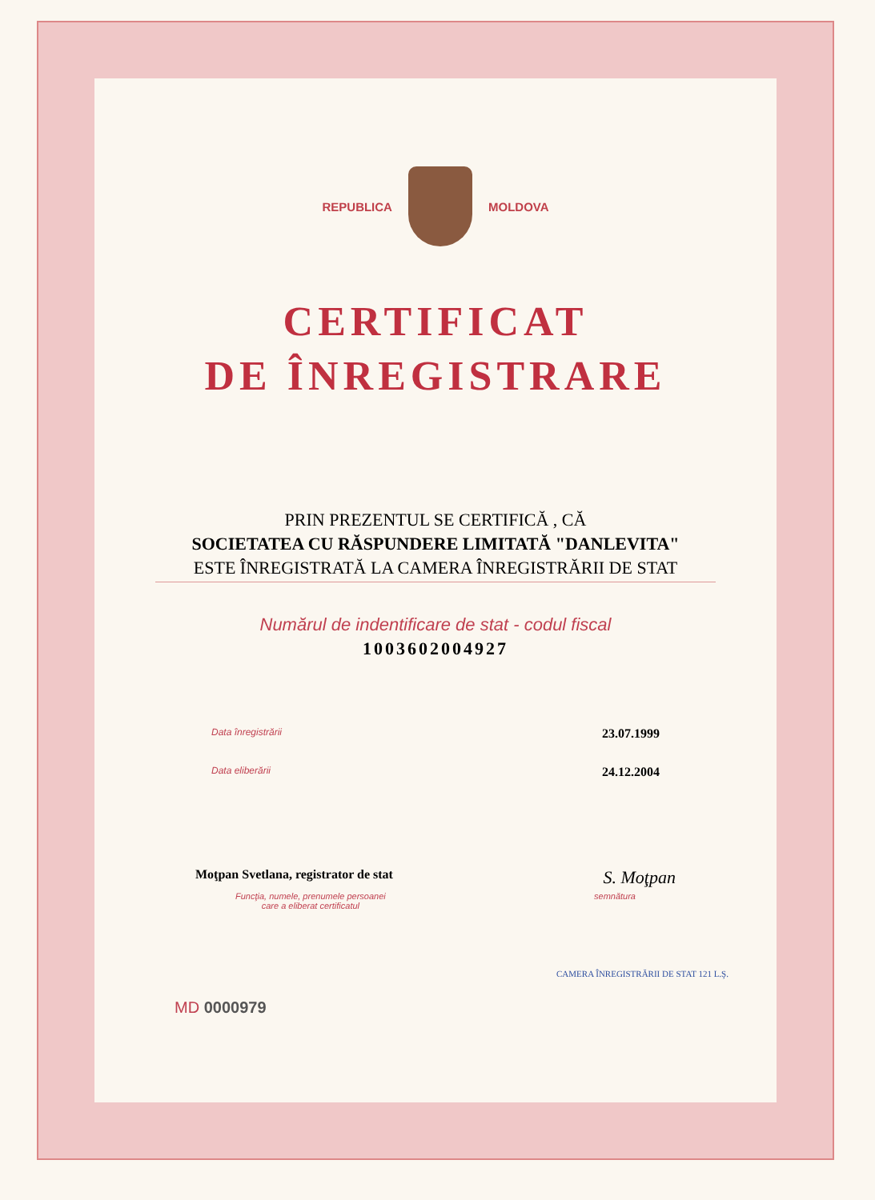REPUBLICA MOLDOVA
CERTIFICAT
DE ÎNREGISTRARE
PRIN PREZENTUL SE CERTIFICĂ , CĂ
SOCIETATEA CU RĂSPUNDERE LIMITATĂ "DANLEVITA"
ESTE ÎNREGISTRATĂ LA CAMERA ÎNREGISTRĂRII DE STAT
Numărul de indentificare de stat - codul fiscal
1003602004927
Data înregistrării 23.07.1999
Data eliberării 24.12.2004
Moţpan Svetlana, registrator de stat S. Moţpan
Funcţia, numele, prenumele persoanei
care a eliberat certificatul semnătura
MD 0000979
CAMERA ÎNREGISTRĂRII DE STAT 121 L.Ş.